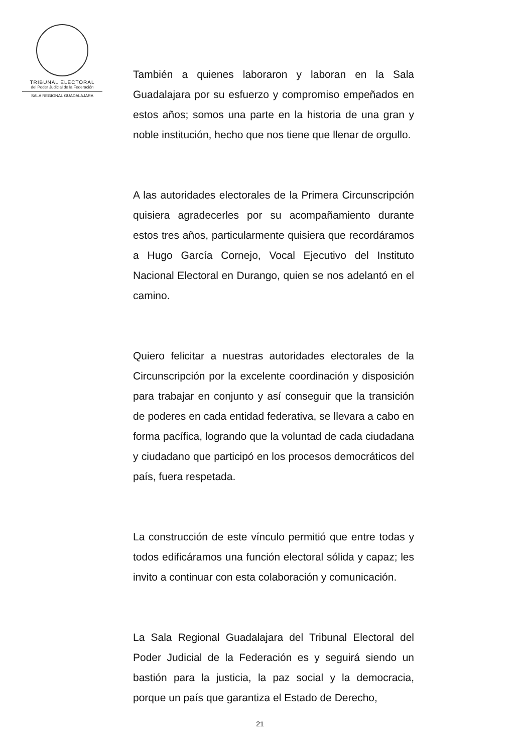TRIBUNAL ELECTORAL
del Poder Judicial de la Federación
SALA REGIONAL GUADALAJARA
También a quienes laboraron y laboran en la Sala Guadalajara por su esfuerzo y compromiso empeñados en estos años; somos una parte en la historia de una gran y noble institución, hecho que nos tiene que llenar de orgullo.
A las autoridades electorales de la Primera Circunscripción quisiera agradecerles por su acompañamiento durante estos tres años, particularmente quisiera que recordáramos a Hugo García Cornejo, Vocal Ejecutivo del Instituto Nacional Electoral en Durango, quien se nos adelantó en el camino.
Quiero felicitar a nuestras autoridades electorales de la Circunscripción por la excelente coordinación y disposición para trabajar en conjunto y así conseguir que la transición de poderes en cada entidad federativa, se llevara a cabo en forma pacífica, logrando que la voluntad de cada ciudadana y ciudadano que participó en los procesos democráticos del país, fuera respetada.
La construcción de este vínculo permitió que entre todas y todos edificáramos una función electoral sólida y capaz; les invito a continuar con esta colaboración y comunicación.
La Sala Regional Guadalajara del Tribunal Electoral del Poder Judicial de la Federación es y seguirá siendo un bastión para la justicia, la paz social y la democracia, porque un país que garantiza el Estado de Derecho,
21